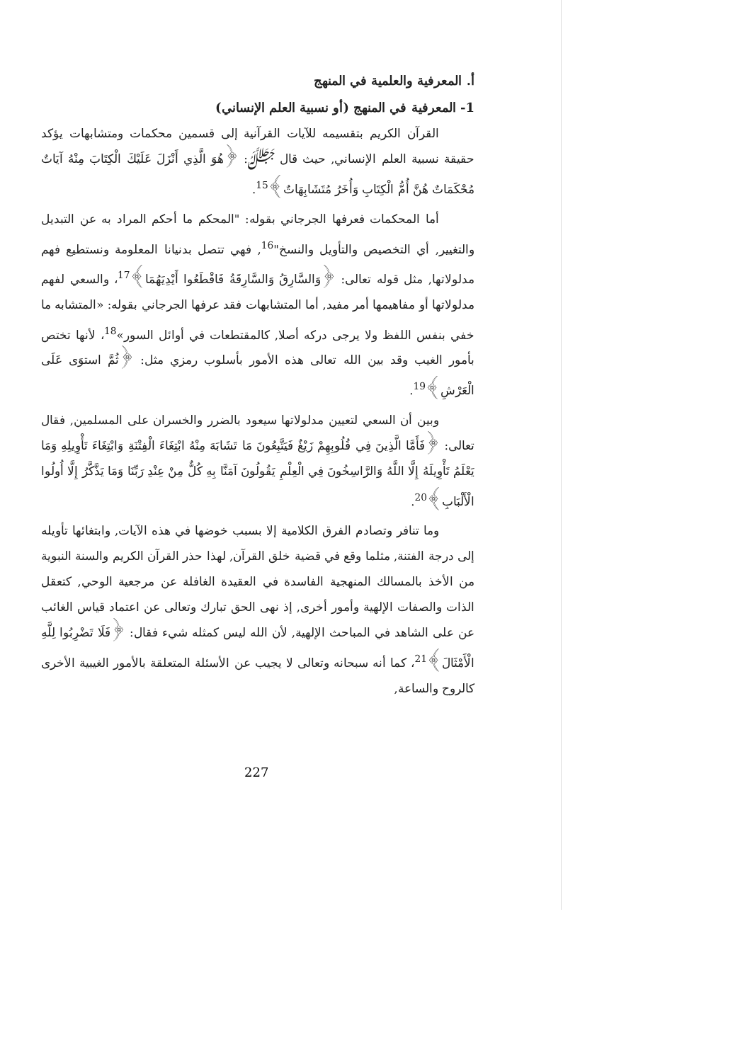أ. المعرفية والعلمية في المنهج
1- المعرفية في المنهج (أو نسبية العلم الإنساني)
القرآن الكريم بتقسيمه للآيات القرآنية إلى قسمين محكمات ومتشابهات يؤكد حقيقة نسبية العلم الإنساني, حيث قال ﷻ: ﴿هُوَ الَّذِي أَنْزَلَ عَلَيْكَ الْكِتَابَ مِنْهُ آيَاتٌ مُحْكَمَاتٌ هُنَّ أُمُّ الْكِتَابِ وَأُخَرُ مُتَشَابِهَاتٌ﴾<sup>15</sup>.
أما المحكمات فعرفها الجرجاني بقوله: "المحكم ما أحكم المراد به عن التبديل والتغيير, أي التخصيص والتأويل والنسخ"<sup>16</sup>, فهي تتصل بدنيانا المعلومة ونستطيع فهم مدلولاتها, مثل قوله تعالى: ﴿وَالسَّارِقُ وَالسَّارِقَةُ فَاقْطَعُوا أَيْدِيَهُمَا﴾<sup>17</sup>، والسعي لفهم مدلولاتها أو مفاهيمها أمر مفيد, أما المتشابهات فقد عرفها الجرجاني بقوله: «المتشابه ما خفي بنفس اللفظ ولا يرجى دركه أصلا, كالمقتطعات في أوائل السور»<sup>18</sup>، لأنها تختص بأمور الغيب وقد بين الله تعالى هذه الأمور بأسلوب رمزي مثل: ﴿ثُمَّ استوَى عَلَى الْعَرْشِ﴾<sup>19</sup>.
وبين أن السعي لتعيين مدلولاتها سيعود بالضرر والخسران على المسلمين, فقال تعالى: ﴿فَأَمَّا الَّذِينَ فِي قُلُوبِهِمْ زَيْغٌ فَيَتَّبِعُونَ مَا تَشَابَهَ مِنْهُ ابْتِغَاءَ الْفِتْنَةِ وَابْتِغَاءَ تَأْوِيلِهِ وَمَا يَعْلَمُ تَأْوِيلَهُ إِلَّا اللَّهُ وَالرَّاسِخُونَ فِي الْعِلْمِ يَقُولُونَ آمَنَّا بِهِ كُلٌّ مِنْ عِنْدِ رَبِّنَا وَمَا يَذَّكَّرُ إِلَّا أُولُوا الْأَلْبَابِ﴾<sup>20</sup>.
وما تنافر وتصادم الفرق الكلامية إلا بسبب خوضها في هذه الآيات, وابتغائها تأويله إلى درجة الفتنة, مثلما وقع في قضية خلق القرآن, لهذا حذر القرآن الكريم والسنة النبوية من الأخذ بالمسالك المنهجية الفاسدة في العقيدة الغافلة عن مرجعية الوحي, كتعقل الذات والصفات الإلهية وأمور أخرى, إذ نهى الحق تبارك وتعالى عن اعتماد قياس الغائب عن على الشاهد في المباحث الإلهية, لأن الله ليس كمثله شيء فقال: ﴿فَلَا تَضْرِبُوا لِلَّهِ الْأَمْثَالَ﴾<sup>21</sup>، كما أنه سبحانه وتعالى لا يجيب عن الأسئلة المتعلقة بالأمور الغيبية الأخرى كالروح والساعة,
227